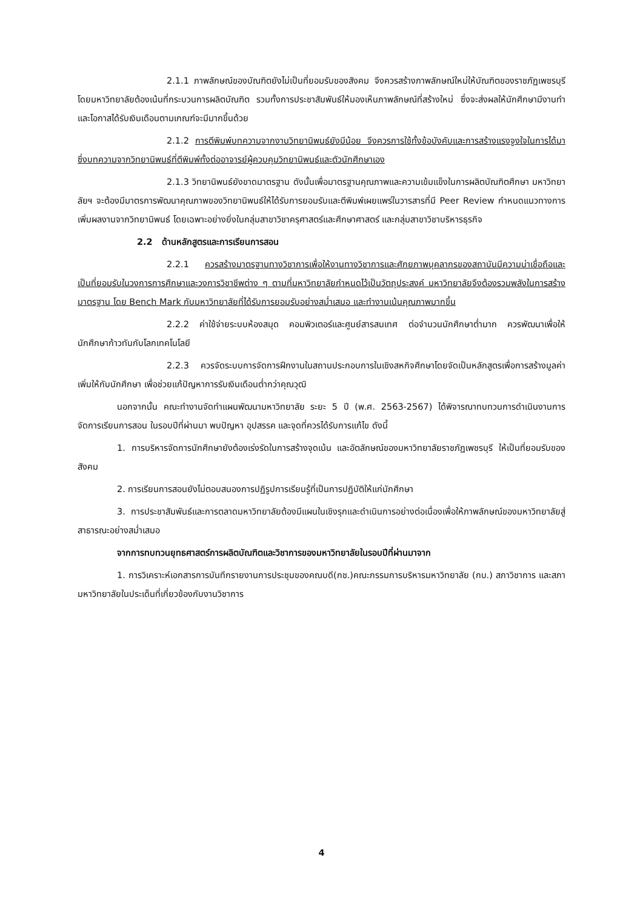2.1.1 ภาพลักษณ์ของบัณฑิตยังไม่เป็นที่ยอมรับของสังคม จึงควรสร้างภาพลักษณ์ใหม่ให้บัณฑิตของราชภัฏเพชรบุรี โดยมหาวิทยาลัยต้องเน้นที่กระบวนการผลิตบัณฑิต รวมทั้งการประชาสัมพันธ์ให้มองเห็นภาพลักษณ์ที่สร้างใหม่ ซึ่งจะส่งผลให้นักศึกษามีงานทำและโอกาสได้รับเงินเดือนตามเกณฑ์จะมีมากขึ้นด้วย
2.1.2 การตีพิมพ์บทความจากงานวิทยานิพนธ์ยังมีน้อย จึงควรการใช้ทั้งข้อบังคับและการสร้างแรงจูงใจในการได้มาซึ่งบทความจากวิทยานิพนธ์ที่ตีพิมพ์ทั้งต่ออาจารย์ผู้ควบคุมวิทยานิพนธ์และตัวนักศึกษาเอง
2.1.3 วิทยานิพนธ์ยังขาดมาตรฐาน ดังนั้นเพื่อมาตรฐานคุณภาพและความเข้มแข็งในการผลิตบัณฑิตศึกษา มหาวิทยาลัยฯ จะต้องมีมาตรการพัฒนาคุณภาพของวิทยานิพนธ์ให้ได้รับการยอมรับและตีพิมพ์เผยแพร่ในวารสารที่มี Peer Review กำหนดแนวทางการเพิ่มผลงานจากวิทยานิพนธ์ โดยเฉพาะอย่างยิ่งในกลุ่มสาขาวิชาครุศาสตร์และศึกษาศาสตร์ และกลุ่มสาขาวิชาบริหารธุรกิจ
2.2 ด้านหลักสูตรและการเรียนการสอน
2.2.1 ควรสร้างมาตรฐานทางวิชาการเพื่อให้งานทางวิชาการและศักยภาพบุคลากรของสถาบันมีความน่าเชื่อถือและเป็นที่ยอมรับในวงการการศึกษาและวงการวิชาชีพต่าง ๆ ตามที่มหาวิทยาลัยกำหนดไว้เป็นวัตถุประสงค์ มหาวิทยาลัยจึงต้องรวมพลังในการสร้างมาตรฐาน โดย Bench Mark กับมหาวิทยาลัยที่ได้รับการยอมรับอย่างสม่ำเสมอ และทำงานเน้นคุณภาพมากขึ้น
2.2.2 ค่าใช้จ่ายระบบห้องสมุด คอมพิวเตอร์และศูนย์สารสนเทศ ต่อจำนวนนักศึกษาต่ำมาก ควรพัฒนาเพื่อให้นักศึกษาก้าวทันกับโลกเทคโนโลยี
2.2.3 ควรจัดระบบการจัดการฝึกงานในสถานประกอบการในเชิงสหกิจศึกษาโดยจัดเป็นหลักสูตรเพื่อการสร้างมูลค่าเพิ่มให้กับนักศึกษา เพื่อช่วยแก้ปัญหาการรับเงินเดือนต่ำกว่าคุณวุฒิ
นอกจากนั้น คณะทำงานจัดทำแผนพัฒนามหาวิทยาลัย ระยะ 5 ปี (พ.ศ. 2563-2567) ได้พิจารณาทบทวนการดำเนินงานการจัดการเรียนการสอน ในรอบปีที่ผ่านมา พบปัญหา อุปสรรค และจุดที่ควรได้รับการแก้ไข ดังนี้
1. การบริหารจัดการนักศึกษายังต้องเร่งรัดในการสร้างจุดเน้น และอัตลักษณ์ของมหาวิทยาลัยราชภัฏเพชรบุรี ให้เป็นที่ยอมรับของสังคม
2. การเรียนการสอนยังไม่ตอบสนองการปฏิรูปการเรียนรู้ที่เป็นการปฏิบัติให้แก่นักศึกษา
3. การประชาสัมพันธ์และการตลาดมหาวิทยาลัยต้องมีแผนในเชิงรุกและดำเนินการอย่างต่อเนื่องเพื่อให้ภาพลักษณ์ของมหาวิทยาลัยสู่สาธารณะอย่างสม่ำเสมอ
จากการทบทวนยุทธศาสตร์การผลิตบัณฑิตและวิชาการของมหาวิทยาลัยในรอบปีที่ผ่านมาจาก
1. การวิเคราะห์เอกสารการบันทึกรายงานการประชุมของคณบดี(กช.)คณะกรรมการบริหารมหาวิทยาลัย (กบ.) สภาวิชาการ และสภามหาวิทยาลัยในประเด็นที่เกี่ยวข้องกับงานวิชาการ
4